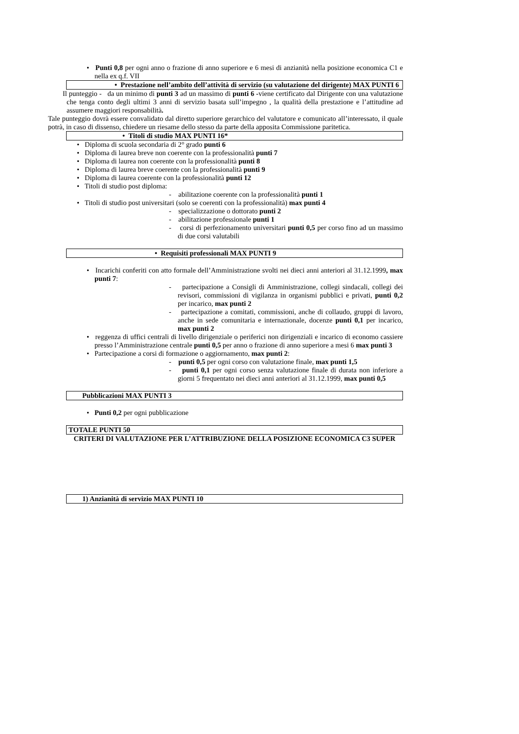• Punti 0,8 per ogni anno o frazione di anno superiore e 6 mesi di anzianità nella posizione economica C1 e nella ex q.f. VII
• Prestazione nell’ambito dell’attività di servizio (su valutazione del dirigente) MAX PUNTI 6
Il punteggio - da un minimo di punti 3 ad un massimo di punti 6 -viene certificato dal Dirigente con una valutazione che tenga conto degli ultimi 3 anni di servizio basata sull’impegno , la qualità della prestazione e l’attitudine ad assumere maggiori responsabilità.
Tale punteggio dovrà essere convalidato dal diretto superiore gerarchico del valutatore e comunicato all’interessato, il quale potrà, in caso di dissenso, chiedere un riesame dello stesso da parte della apposita Commissione paritetica.
• Titoli di studio MAX PUNTI 16*
• Diploma di scuola secondaria di 2° grado punti 6
• Diploma di laurea breve non coerente con la professionalità punti 7
• Diploma di laurea non coerente con la professionalità punti 8
• Diploma di laurea breve coerente con la professionalità punti 9
• Diploma di laurea coerente con la professionalità punti 12
• Titoli di studio post diploma:
- abilitazione coerente con la professionalità punti 1
• Titoli di studio post universitari (solo se coerenti con la professionalità) max punti 4
- specializzazione o dottorato punti 2
- abilitazione professionale punti 1
- corsi di perfezionamento universitari punti 0,5 per corso fino ad un massimo di due corsi valutabili
• Requisiti professionali MAX PUNTI 9
• Incarichi conferiti con atto formale dell’Amministrazione svolti nei dieci anni anteriori al 31.12.1999, max punti 7:
- partecipazione a Consigli di Amministrazione, collegi sindacali, collegi dei revisori, commissioni di vigilanza in organismi pubblici e privati, punti 0,2 per incarico, max punti 2
- partecipazione a comitati, commissioni, anche di collaudo, gruppi di lavoro, anche in sede comunitaria e internazionale, docenze punti 0,1 per incarico, max punti 2
• reggenza di uffici centrali di livello dirigenziale o periferici non dirigenziali e incarico di economo cassiere presso l’Amministrazione centrale punti 0,5 per anno o frazione di anno superiore a mesi 6 max punti 3
• Partecipazione a corsi di formazione o aggiornamento, max punti 2:
- punti 0,5 per ogni corso con valutazione finale, max punti 1,5
- punti 0,1 per ogni corso senza valutazione finale di durata non inferiore a giorni 5 frequentato nei dieci anni anteriori al 31.12.1999, max punti 0,5
Pubblicazioni MAX PUNTI 3
• Punti 0,2 per ogni pubblicazione
TOTALE PUNTI 50
CRITERI DI VALUTAZIONE PER L’ATTRIBUZIONE DELLA POSIZIONE ECONOMICA C3 SUPER
1) Anzianità di servizio MAX PUNTI 10